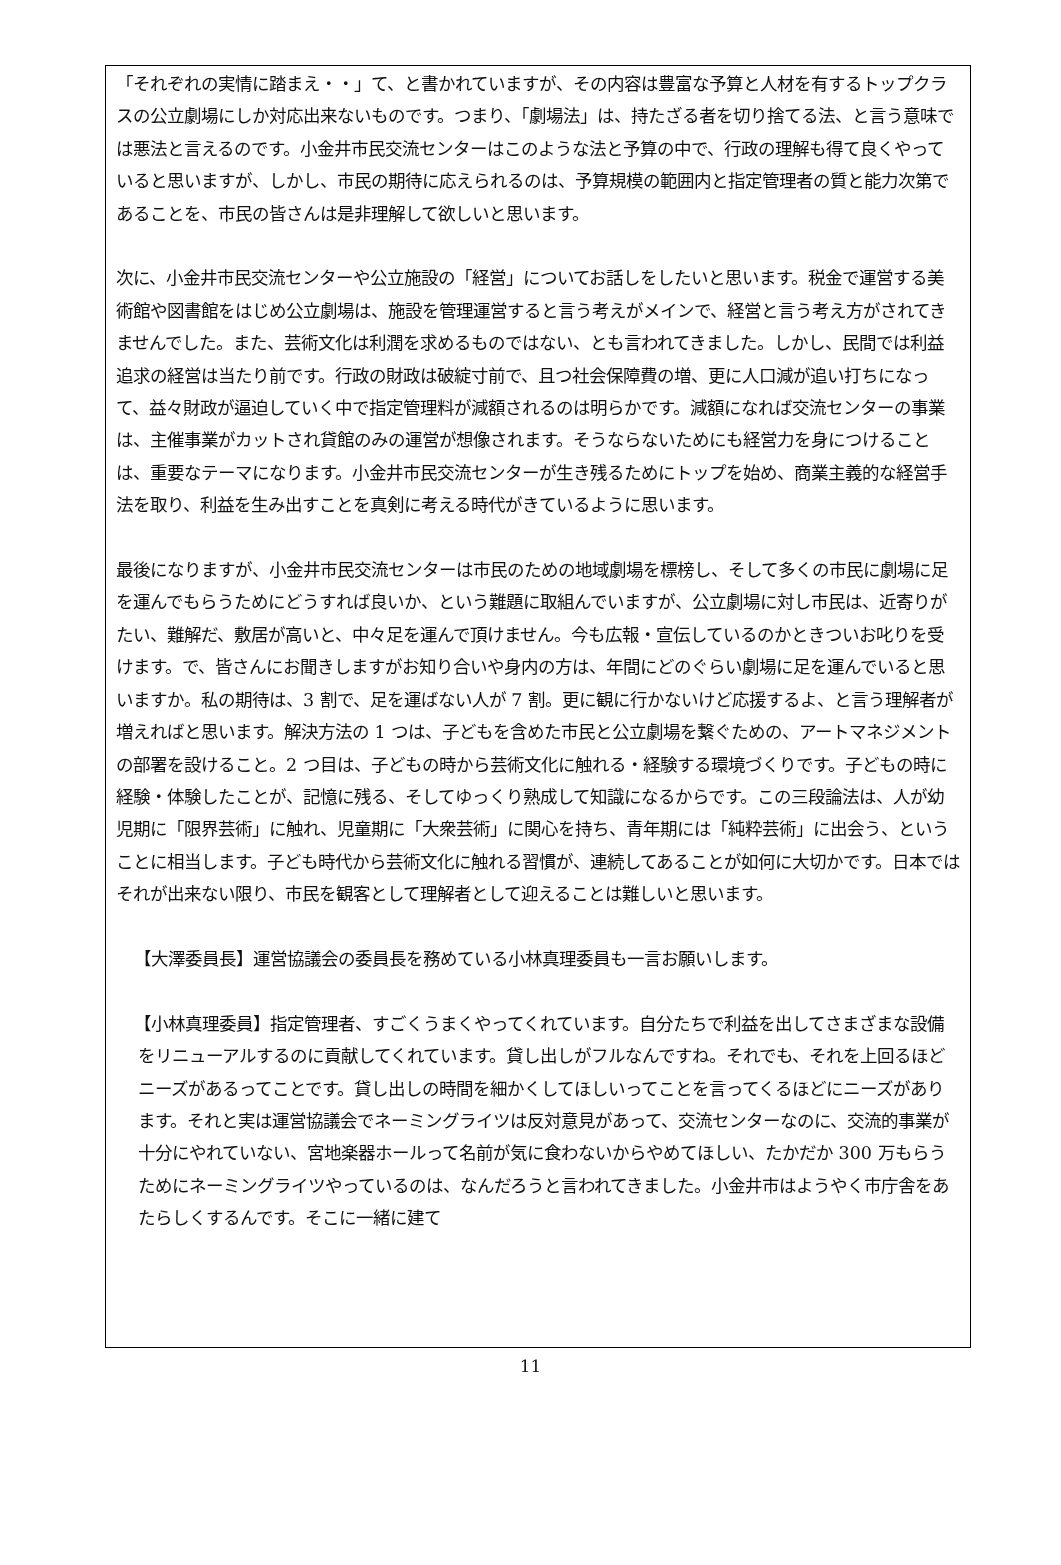「それぞれの実情に踏まえ・・」て、と書かれていますが、その内容は豊富な予算と人材を有するトップクラスの公立劇場にしか対応出来ないものです。つまり、「劇場法」は、持たざる者を切り捨てる法、と言う意味では悪法と言えるのです。小金井市民交流センターはこのような法と予算の中で、行政の理解も得て良くやっていると思いますが、しかし、市民の期待に応えられるのは、予算規模の範囲内と指定管理者の質と能力次第であることを、市民の皆さんは是非理解して欲しいと思います。
次に、小金井市民交流センターや公立施設の「経営」についてお話しをしたいと思います。税金で運営する美術館や図書館をはじめ公立劇場は、施設を管理運営すると言う考えがメインで、経営と言う考え方がされてきませんでした。また、芸術文化は利潤を求めるものではない、とも言われてきました。しかし、民間では利益追求の経営は当たり前です。行政の財政は破綻寸前で、且つ社会保障費の増、更に人口減が追い打ちになって、益々財政が逼迫していく中で指定管理料が減額されるのは明らかです。減額になれば交流センターの事業は、主催事業がカットされ貸館のみの運営が想像されます。そうならないためにも経営力を身につけることは、重要なテーマになります。小金井市民交流センターが生き残るためにトップを始め、商業主義的な経営手法を取り、利益を生み出すことを真剣に考える時代がきているように思います。
最後になりますが、小金井市民交流センターは市民のための地域劇場を標榜し、そして多くの市民に劇場に足を運んでもらうためにどうすれば良いか、という難題に取組んでいますが、公立劇場に対し市民は、近寄りがたい、難解だ、敷居が高いと、中々足を運んで頂けません。今も広報・宣伝しているのかときついお叱りを受けます。で、皆さんにお聞きしますがお知り合いや身内の方は、年間にどのぐらい劇場に足を運んでいると思いますか。私の期待は、3 割で、足を運ばない人が 7 割。更に観に行かないけど応援するよ、と言う理解者が増えればと思います。解決方法の 1 つは、子どもを含めた市民と公立劇場を繋ぐための、アートマネジメントの部署を設けること。2 つ目は、子どもの時から芸術文化に触れる・経験する環境づくりです。子どもの時に経験・体験したことが、記憶に残る、そしてゆっくり熟成して知識になるからです。この三段論法は、人が幼児期に「限界芸術」に触れ、児童期に「大衆芸術」に関心を持ち、青年期には「純粋芸術」に出会う、ということに相当します。子ども時代から芸術文化に触れる習慣が、連続してあることが如何に大切かです。日本ではそれが出来ない限り、市民を観客として理解者として迎えることは難しいと思います。
【大澤委員長】運営協議会の委員長を務めている小林真理委員も一言お願いします。
【小林真理委員】指定管理者、すごくうまくやってくれています。自分たちで利益を出してさまざまな設備をリニューアルするのに貢献してくれています。貸し出しがフルなんですね。それでも、それを上回るほどニーズがあるってことです。貸し出しの時間を細かくしてほしいってことを言ってくるほどにニーズがあります。それと実は運営協議会でネーミングライツは反対意見があって、交流センターなのに、交流的事業が十分にやれていない、宮地楽器ホールって名前が気に食わないからやめてほしい、たかだか 300 万もらうためにネーミングライツやっているのは、なんだろうと言われてきました。小金井市はようやく市庁舎をあたらしくするんです。そこに一緒に建て
11